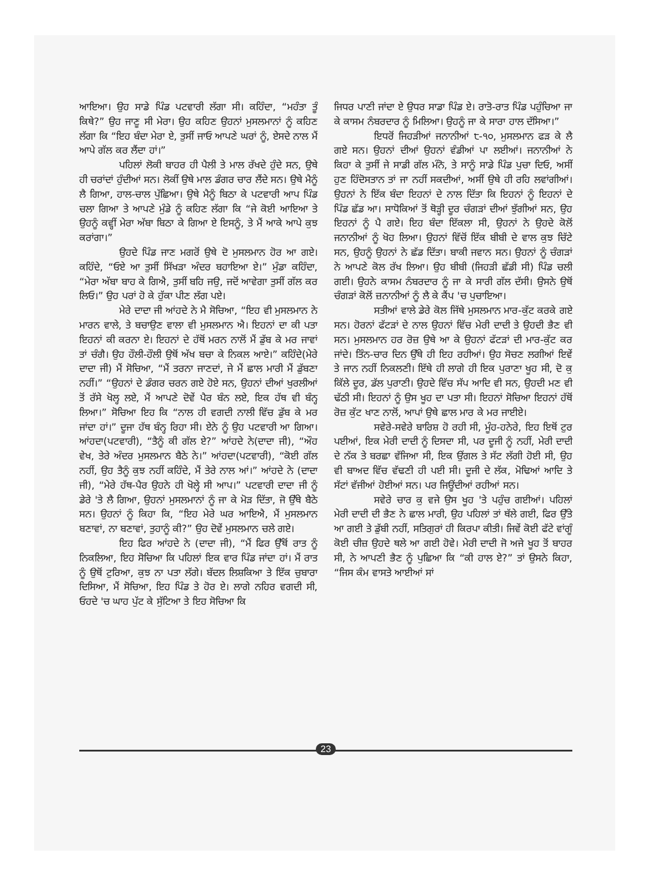ਆਇਆ। ਉਹ ਸਾਡੇ ਪਿੰਡ ਪਟਵਾਰੀ ਲੱਗਾ ਸੀ। ਕਹਿੰਦਾ, “ਮਹੰਤਾ ਤੂੰ ਕਿਥੇ?” ਉਹ ਜਾਣੂ ਸੀ ਮੇਰਾ। ਉਹ ਕਹਿਣ ਉਹਨਾਂ ਮੁਸਲਮਾਨਾਂ ਨੂੰ ਕਹਿਣ ਲੱਗਾ ਕਿ “ਇਹ ਬੰਦਾ ਮੇਰਾ ਏ, ਤੁਸੀਂ ਜਾਓ ਆਪਣੇ ਘਰਾਂ ਨੂੰ, ਏਸਦੇ ਨਾਲ ਮੈਂ ਆਪੇ ਗੱਲ ਕਰ ਲੈਂਦਾ ਹਾਂ।”
ਪਹਿਲਾਂ ਲੋਕੀ ਬਾਹਰ ਹੀ ਪੈਲੀ ਤੇ ਮਾਲ ਰੱਖਦੇ ਹੁੰਦੇ ਸਨ, ਉਥੇ ਹੀ ਚਰਾਂਦਾਂ ਹੁੰਦੀਆਂ ਸਨ। ਲੋਕੀਂ ਉਥੇ ਮਾਲ ਡੰਗਰ ਚਾਰ ਲੈਂਦੇ ਸਨ। ਉਥੇ ਮੈਨੂੰ ਲੈ ਗਿਆ, ਹਾਲ-ਚਾਲ ਪੁੱਛਿਆ। ਉਥੇ ਮੈਨੂੰ ਬਿਠਾ ਕੇ ਪਟਵਾਰੀ ਆਪ ਪਿੰਡ ਚਲਾ ਗਿਆ ਤੇ ਆਪਣੇ ਮੁੰਡੇ ਨੂੰ ਕਹਿਣ ਲੱਗਾ ਕਿ “ਜੇ ਕੋਈ ਆਇਆ ਤੇ ਉਹਨੂੰ ਕਵ੍ਹੀਂ ਮੇਰਾ ਅੱਬਾ ਬਿਠਾ ਕੇ ਗਿਆ ਏ ਇਸਨੂੰ, ਤੇ ਮੈਂ ਆਕੇ ਆਪੇ ਕੁਝ ਕਰਾਂਗਾ।”
ਉਹਦੇ ਪਿੰਡ ਜਾਣ ਮਗਰੋਂ ਉਥੇ ਦੋ ਮੁਸਲਮਾਨ ਹੋਰ ਆ ਗਏ। ਕਹਿੰਦੇ, “ਓਏ ਆ ਤੁਸੀਂ ਸਿੱਖੜਾ ਅੰਦਰ ਬਹਾਇਆ ਏ।” ਮੁੰਡਾ ਕਹਿੰਦਾ, “ਮੇਰਾ ਅੱਬਾ ਬਾਹ ਕੇ ਗਿਐ, ਤੁਸੀਂ ਬਹਿ ਜਉ, ਜਦੋਂ ਆਵੇਗਾ ਤੁਸੀਂ ਗੱਲ ਕਰ ਲਿਓ।” ਉਹ ਪਰਾਂ ਹੋ ਕੇ ਹੁੱਕਾ ਪੀਣ ਲੱਗ ਪਏ।
ਮੇਰੇ ਦਾਦਾ ਜੀ ਆਂਹਦੇ ਨੇ ਮੈ ਸੋਚਿਆ, “ਇਹ ਵੀ ਮੁਸਲਮਾਨ ਨੇ ਮਾਰਨ ਵਾਲੇ, ਤੇ ਬਚਾਉਣ ਵਾਲਾ ਵੀ ਮੁਸਲਮਾਨ ਐ। ਇਹਨਾਂ ਦਾ ਕੀ ਪਤਾ ਇਹਨਾਂ ਕੀ ਕਰਨਾ ਏ। ਇਹਨਾਂ ਦੇ ਹੱਥੋਂ ਮਰਨ ਨਾਲੋਂ ਮੈਂ ਡੁੱਬ ਕੇ ਮਰ ਜਾਵਾਂ ਤਾਂ ਚੰਗੈ। ਉਹ ਹੌਲੀ-ਹੌਲੀ ਉਥੋਂ ਅੱਖ ਬਚਾ ਕੇ ਨਿਕਲ ਆਏ।” ਕਹਿੰਦੇ(ਮੇਰੇ ਦਾਦਾ ਜੀ) ਮੈਂ ਸੋਚਿਆ, “ਮੈਂ ਤਰਨਾ ਜਾਣਦਾਂ, ਜੇ ਮੈਂ ਛਾਲ ਮਾਰੀ ਮੈਂ ਡੁੱਬਣਾ ਨਹੀਂ।” “ਉਹਨਾਂ ਦੇ ਡੰਗਰ ਚਰਨ ਗਏ ਹੋਏ ਸਨ, ਉਹਨਾਂ ਦੀਆਂ ਖੁਰਲੀਆਂ ਤੋਂ ਰੱਸੇ ਖੋਲ੍ਹ ਲਏ, ਮੈਂ ਆਪਣੇ ਦੋਵੇਂ ਪੈਰ ਬੰਨ ਲਏ, ਇਕ ਹੱਥ ਵੀ ਬੰਨ੍ਹ ਲਿਆ।” ਸੋਚਿਆ ਇਹ ਕਿ “ਨਾਲ ਹੀ ਵਗਦੀ ਨਾਲੀ ਵਿੱਚ ਡੁੱਬ ਕੇ ਮਰ ਜਾਂਦਾ ਹਾਂ।” ਦੂਜਾ ਹੱਥ ਬੰਨ੍ਹ ਰਿਹਾ ਸੀ। ਏਨੇ ਨੂੰ ਉਹ ਪਟਵਾਰੀ ਆ ਗਿਆ। ਆਂਹਦਾ(ਪਟਵਾਰੀ), “ਤੈਨੂੰ ਕੀ ਗੱਲ ਏ?” ਆਂਹਦੇ ਨੇ(ਦਾਦਾ ਜੀ), “ਔਹ ਵੇਖ, ਤੇਰੇ ਅੰਦਰ ਮੁਸਲਮਾਨ ਬੈਠੇ ਨੇ।” ਆਂਹਦਾ(ਪਟਵਾਰੀ), “ਕੋਈ ਗੱਲ ਨਹੀਂ, ਉਹ ਤੈਨੂੰ ਕੁਝ ਨਹੀਂ ਕਹਿੰਦੇ, ਮੈਂ ਤੇਰੇ ਨਾਲ ਆਂ।” ਆਂਹਦੇ ਨੇ (ਦਾਦਾ ਜੀ), “ਮੇਰੇ ਹੱਥ-ਪੈਰ ਉਹਨੇ ਹੀ ਖੋਲ੍ਹੇ ਸੀ ਆਪ।” ਪਟਵਾਰੀ ਦਾਦਾ ਜੀ ਨੂੰ ਡੇਰੇ 'ਤੇ ਲੈ ਗਿਆ, ਉਹਨਾਂ ਮੁਸਲਮਾਨਾਂ ਨੂੰ ਜਾ ਕੇ ਮੋੜ ਦਿੱਤਾ, ਜੋ ਉੱਥੇ ਬੈਠੇ ਸਨ। ਉਹਨਾਂ ਨੂੰ ਕਿਹਾ ਕਿ, “ਇਹ ਮੇਰੇ ਘਰ ਆਇਐ, ਮੈਂ ਮੁਸਲਮਾਨ ਬਣਾਵਾਂ, ਨਾ ਬਣਾਵਾਂ, ਤੁਹਾਨੂੰ ਕੀ?” ਉਹ ਦੋਵੇਂ ਮੁਸਲਮਾਨ ਚਲੇ ਗਏ।
ਇਹ ਫਿਰ ਆਂਹਦੇ ਨੇ (ਦਾਦਾ ਜੀ), “ਮੈਂ ਫਿਰ ਉੱਥੋਂ ਰਾਤ ਨੂੰ ਨਿਕਲਿਆ, ਇਹ ਸੋਚਿਆ ਕਿ ਪਹਿਲਾਂ ਇਕ ਵਾਰ ਪਿੰਡ ਜਾਂਦਾ ਹਾਂ। ਮੈਂ ਰਾਤ ਨੂੰ ਉਥੋਂ ਟੁਰਿਆ, ਕੁਝ ਨਾ ਪਤਾ ਲੱਗੇ। ਬੱਦਲ ਲਿਸ਼ਕਿਆ ਤੇ ਇੱਕ ਚੁਬਾਰਾ ਦਿਸਿਆ, ਮੈਂ ਸੋਚਿਆ, ਇਹ ਪਿੰਡ ਤੇ ਹੋਰ ਏ। ਲਾਗੇ ਨਹਿਰ ਵਗਦੀ ਸੀ, ਓਹਦੇ 'ਚ ਘਾਹ ਪੁੱਟ ਕੇ ਸੁੱਟਿਆ ਤੇ ਇਹ ਸੋਚਿਆ ਕਿ
ਜਿਧਰ ਪਾਣੀ ਜਾਂਦਾ ਏ ਉਧਰ ਸਾਡਾ ਪਿੰਡ ਏ। ਰਾਤੋ-ਰਾਤ ਪਿੰਡ ਪਹੁੰਚਿਆ ਜਾ ਕੇ ਕਾਸਮ ਨੰਬਰਦਾਰ ਨੂੰ ਮਿਲਿਆ। ਉਹਨੂੰ ਜਾ ਕੇ ਸਾਰਾ ਹਾਲ ਦੱਸਿਆ।”
ਇਧਰੋਂ ਜਿਹੜੀਆਂ ਜਨਾਨੀਆਂ ੮-੧੦, ਮੁਸਲਮਾਨ ਫੜ ਕੇ ਲੈ ਗਏ ਸਨ। ਉਹਨਾਂ ਦੀਆਂ ਉਹਨਾਂ ਵੰਡੀਆਂ ਪਾ ਲਈਆਂ। ਜਨਾਨੀਆਂ ਨੇ ਕਿਹਾ ਕੇ ਤੁਸੀਂ ਜੇ ਸਾਡੀ ਗੱਲ ਮੰਨੋ, ਤੇ ਸਾਨੂੰ ਸਾਡੇ ਪਿੰਡ ਪੁਚਾ ਦਿਓ, ਅਸੀਂ ਹੁਣ ਹਿੰਦੋਸਤਾਨ ਤਾਂ ਜਾ ਨਹੀਂ ਸਕਦੀਆਂ, ਅਸੀਂ ਉਥੇ ਹੀ ਰਹਿ ਲਵਾਂਗੀਆਂ। ਉਹਨਾਂ ਨੇ ਇੱਕ ਬੰਦਾ ਇਹਨਾਂ ਦੇ ਨਾਲ ਦਿੱਤਾ ਕਿ ਇਹਨਾਂ ਨੂੰ ਇਹਨਾਂ ਦੇ ਪਿੰਡ ਛੱਡ ਆ। ਸਾਧੋਕਿਆਂ ਤੋਂ ਥੋੜ੍ਹੀ ਦੂਰ ਚੰਗੜਾਂ ਦੀਆਂ ਝੁੱਗੀਆਂ ਸਨ, ਉਹ ਇਹਨਾਂ ਨੂੰ ਪੈ ਗਏ। ਇਹ ਬੰਦਾ ਇੱਕਲਾ ਸੀ, ਉਹਨਾਂ ਨੇ ਉਹਦੇ ਕੋਲੋਂ ਜਨਾਨੀਆਂ ਨੂੰ ਖੋਹ ਲਿਆ। ਉਹਨਾਂ ਵਿੱਚੋਂ ਇੱਕ ਬੀਬੀ ਦੇ ਵਾਲ ਕੁਝ ਚਿੱਟੇ ਸਨ, ਉਹਨੂੰ ਉਹਨਾਂ ਨੇ ਛੱਡ ਦਿੱਤਾ। ਬਾਕੀ ਜਵਾਨ ਸਨ। ਉਹਨਾਂ ਨੂੰ ਚੰਗੜਾਂ ਨੇ ਆਪਣੇ ਕੋਲ ਰੱਖ ਲਿਆ। ਉਹ ਬੀਬੀ (ਜਿਹੜੀ ਛੱਡੀ ਸੀ) ਪਿੰਡ ਚਲੀ ਗਈ। ਉਹਨੇ ਕਾਸਮ ਨੰਬਰਦਾਰ ਨੂੰ ਜਾ ਕੇ ਸਾਰੀ ਗੱਲ ਦੱਸੀ। ਉਸਨੇ ਉਥੋਂ ਚੰਗੜਾਂ ਕੋਲੋਂ ਜ਼ਨਾਨੀਆਂ ਨੂੰ ਲੈ ਕੇ ਕੈਂਪ 'ਚ ਪੁਚਾਇਆ।
ਸਤੀਆਂ ਵਾਲੇ ਡੇਰੇ ਕੋਲ ਜਿੱਥੇ ਮੁਸਲਮਾਨ ਮਾਰ-ਕੁੱਟ ਕਰਕੇ ਗਏ ਸਨ। ਹੋਰਨਾਂ ਫੱਟੜਾਂ ਦੇ ਨਾਲ ਉਹਨਾਂ ਵਿੱਚ ਮੇਰੀ ਦਾਦੀ ਤੇ ਉਹਦੀ ਭੈਣ ਵੀ ਸਨ। ਮੁਸਲਮਾਨ ਹਰ ਰੋਜ਼ ਉਥੇ ਆ ਕੇ ਉਹਨਾਂ ਫੱਟੜਾਂ ਦੀ ਮਾਰ-ਕੁੱਟ ਕਰ ਜਾਂਦੇ। ਤਿੰਨ-ਚਾਰ ਦਿਨ ਉੱਥੇ ਹੀ ਇਹ ਰਹੀਆਂ। ਉਹ ਸੋਚਣ ਲਗੀਆਂ ਇਵੇਂ ਤੇ ਜਾਨ ਨਹੀਂ ਨਿਕਲਣੀ। ਇੱਥੇ ਹੀ ਲਾਗੇ ਹੀ ਇਕ ਪੁਰਾਣਾ ਖੂਹ ਸੀ, ਦੋ ਕੁ ਕਿੱਲੇ ਦੂਰ, ਡੱਲ ਪੁਰਾਣੀ। ਉਹਦੇ ਵਿੱਚ ਸੱਪ ਆਦਿ ਵੀ ਸਨ, ਉਹਦੀ ਮਣ ਵੀ ਢੱਠੀ ਸੀ। ਇਹਨਾਂ ਨੂੰ ਉਸ ਖੂਹ ਦਾ ਪਤਾ ਸੀ। ਇਹਨਾਂ ਸੋਚਿਆ ਇਹਨਾਂ ਹੱਥੋਂ ਰੋਜ਼ ਕੁੱਟ ਖਾਣ ਨਾਲੋਂ, ਆਪਾਂ ਉਥੇ ਛਾਲ ਮਾਰ ਕੇ ਮਰ ਜਾਈਏ।
ਸਵੇਰੇ-ਸਵੇਰੇ ਬਾਰਿਸ਼ ਹੋ ਰਹੀ ਸੀ, ਮੂੰਹ-ਹਨੇਰੇ, ਇਹ ਇਥੋਂ ਟੁਰ ਪਈਆਂ, ਇਕ ਮੇਰੀ ਦਾਦੀ ਨੂੰ ਦਿਸਦਾ ਸੀ, ਪਰ ਦੂਜੀ ਨੂੰ ਨਹੀਂ, ਮੇਰੀ ਦਾਦੀ ਦੇ ਨੱਕ ਤੇ ਬਰਛਾ ਵੱਜਿਆ ਸੀ, ਇਕ ਉਂਗਲ ਤੇ ਸੱਟ ਲੱਗੀ ਹੋਈ ਸੀ, ਉਹ ਵੀ ਬਾਅਦ ਵਿੱਚ ਵੱਢਣੀ ਹੀ ਪਈ ਸੀ। ਦੂਜੀ ਦੇ ਲੱਕ, ਮੋਢਿਆਂ ਆਦਿ ਤੇ ਸੱਟਾਂ ਵੱਜੀਆਂ ਹੋਈਆਂ ਸਨ। ਪਰ ਜਿਊਂਦੀਆਂ ਰਹੀਆਂ ਸਨ।
ਸਵੇਰੇ ਚਾਰ ਕੁ ਵਜੇ ਉਸ ਖੂਹ 'ਤੇ ਪਹੁੰਚ ਗਈਆਂ। ਪਹਿਲਾਂ ਮੇਰੀ ਦਾਦੀ ਦੀ ਭੈਣ ਨੇ ਛਾਲ ਮਾਰੀ, ਉਹ ਪਹਿਲਾਂ ਤਾਂ ਥੱਲੇ ਗਈ, ਫਿਰ ਉੱਤੇ ਆ ਗਈ ਤੇ ਡੁੱਬੀ ਨਹੀਂ, ਸਤਿਗੁਰਾਂ ਹੀ ਕਿਰਪਾ ਕੀਤੀ। ਜਿਵੇਂ ਕੋਈ ਫੱਟੇ ਵਾਂਗੂੰ ਕੋਈ ਚੀਜ਼ ਉਹਦੇ ਥਲੇ ਆ ਗਈ ਹੋਵੇ। ਮੇਰੀ ਦਾਦੀ ਜੋ ਅਜੇ ਖੂਹ ਤੋਂ ਬਾਹਰ ਸੀ, ਨੇ ਆਪਣੀ ਭੈਣ ਨੂੰ ਪੁਛਿਆ ਕਿ “ਕੀ ਹਾਲ ਏ?” ਤਾਂ ਉਸਨੇ ਕਿਹਾ, “ਜਿਸ ਕੰਮ ਵਾਸਤੇ ਆਈਆਂ ਸਾਂ
23